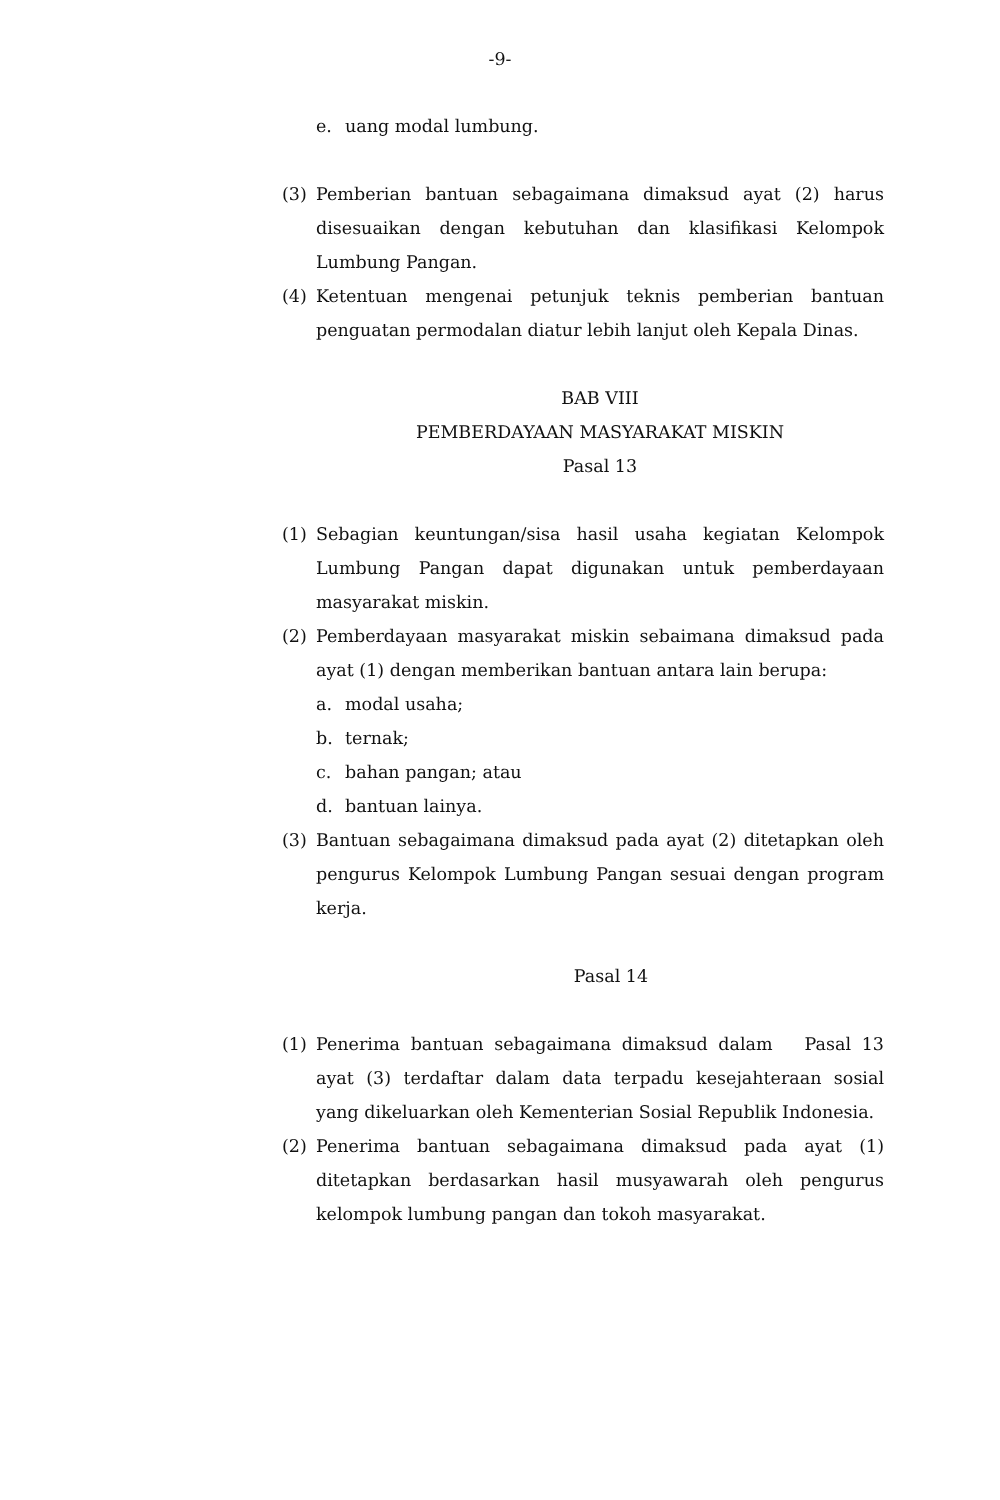-9-
e. uang modal lumbung.
(3) Pemberian bantuan sebagaimana dimaksud ayat (2) harus disesuaikan dengan kebutuhan dan klasifikasi Kelompok Lumbung Pangan.
(4) Ketentuan mengenai petunjuk teknis pemberian bantuan penguatan permodalan diatur lebih lanjut oleh Kepala Dinas.
BAB VIII
PEMBERDAYAAN MASYARAKAT MISKIN
Pasal 13
(1) Sebagian keuntungan/sisa hasil usaha kegiatan Kelompok Lumbung Pangan dapat digunakan untuk pemberdayaan masyarakat miskin.
(2) Pemberdayaan masyarakat miskin sebaimana dimaksud pada ayat (1) dengan memberikan bantuan antara lain berupa:
a. modal usaha;
b. ternak;
c. bahan pangan; atau
d. bantuan lainya.
(3) Bantuan sebagaimana dimaksud pada ayat (2) ditetapkan oleh pengurus Kelompok Lumbung Pangan sesuai dengan program kerja.
Pasal 14
(1) Penerima bantuan sebagaimana dimaksud dalam Pasal 13 ayat (3) terdaftar dalam data terpadu kesejahteraan sosial yang dikeluarkan oleh Kementerian Sosial Republik Indonesia.
(2) Penerima bantuan sebagaimana dimaksud pada ayat (1) ditetapkan berdasarkan hasil musyawarah oleh pengurus kelompok lumbung pangan dan tokoh masyarakat.